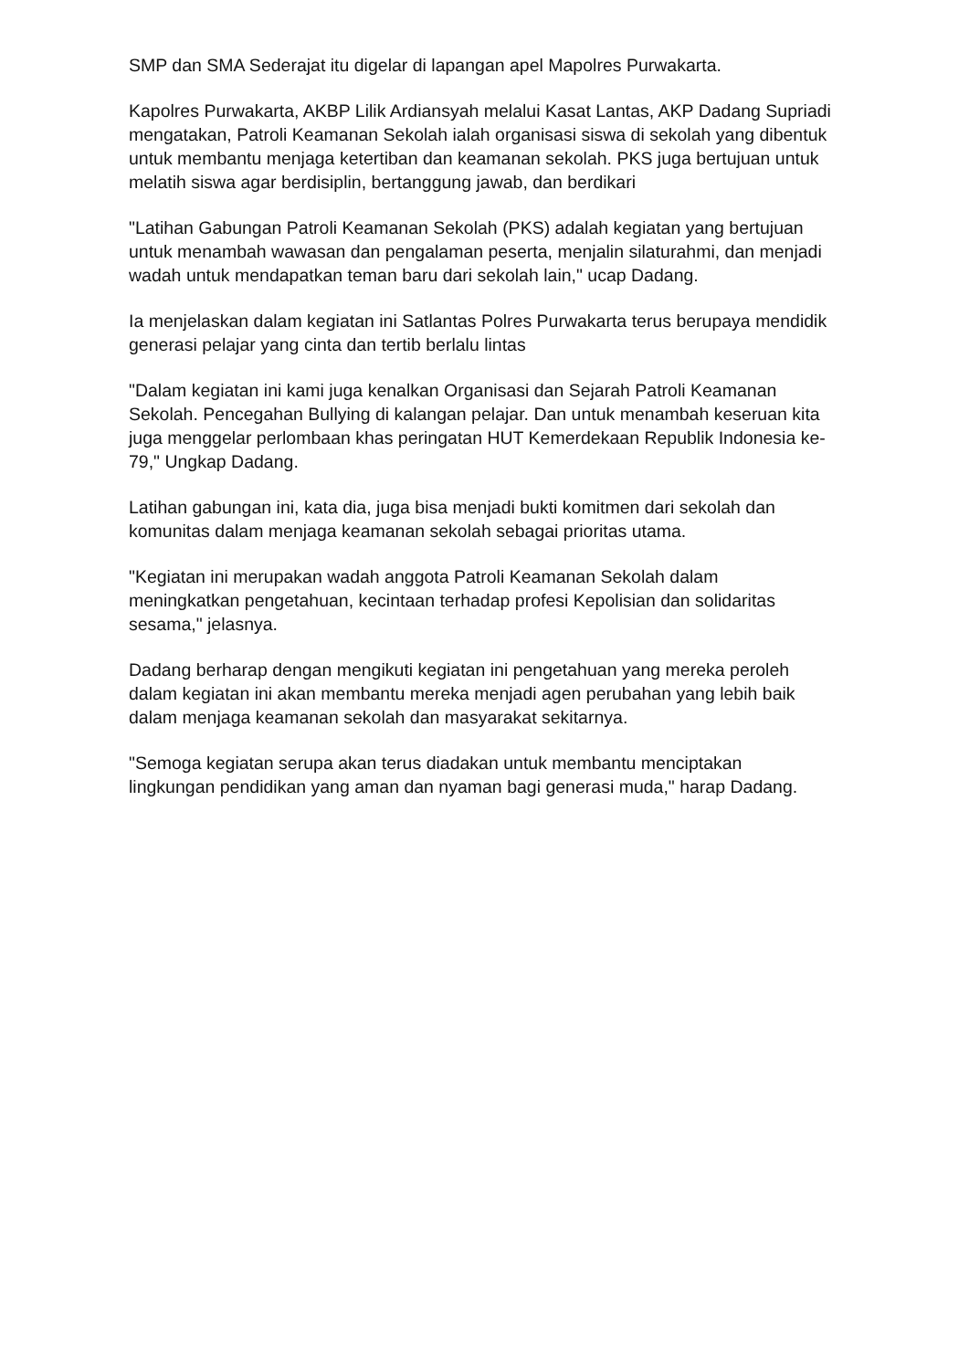SMP dan SMA Sederajat itu digelar di lapangan apel Mapolres Purwakarta.
Kapolres Purwakarta, AKBP Lilik Ardiansyah melalui Kasat Lantas, AKP Dadang Supriadi mengatakan, Patroli Keamanan Sekolah ialah organisasi siswa di sekolah yang dibentuk untuk membantu menjaga ketertiban dan keamanan sekolah. PKS juga bertujuan untuk melatih siswa agar berdisiplin, bertanggung jawab, dan berdikari
"Latihan Gabungan Patroli Keamanan Sekolah (PKS) adalah kegiatan yang bertujuan untuk menambah wawasan dan pengalaman peserta, menjalin silaturahmi, dan menjadi wadah untuk mendapatkan teman baru dari sekolah lain," ucap Dadang.
Ia menjelaskan dalam kegiatan ini Satlantas Polres Purwakarta terus berupaya mendidik generasi pelajar yang cinta dan tertib berlalu lintas
"Dalam kegiatan ini kami juga kenalkan Organisasi dan Sejarah Patroli Keamanan Sekolah. Pencegahan Bullying di kalangan pelajar. Dan untuk menambah keseruan kita juga menggelar perlombaan khas peringatan HUT Kemerdekaan Republik Indonesia ke-79," Ungkap Dadang.
Latihan gabungan ini, kata dia, juga bisa menjadi bukti komitmen dari sekolah dan komunitas dalam menjaga keamanan sekolah sebagai prioritas utama.
"Kegiatan ini merupakan wadah anggota Patroli Keamanan Sekolah dalam meningkatkan pengetahuan, kecintaan terhadap profesi Kepolisian dan solidaritas sesama," jelasnya.
Dadang berharap dengan mengikuti kegiatan ini pengetahuan yang mereka peroleh dalam kegiatan ini akan membantu mereka menjadi agen perubahan yang lebih baik dalam menjaga keamanan sekolah dan masyarakat sekitarnya.
"Semoga kegiatan serupa akan terus diadakan untuk membantu menciptakan lingkungan pendidikan yang aman dan nyaman bagi generasi muda," harap Dadang.